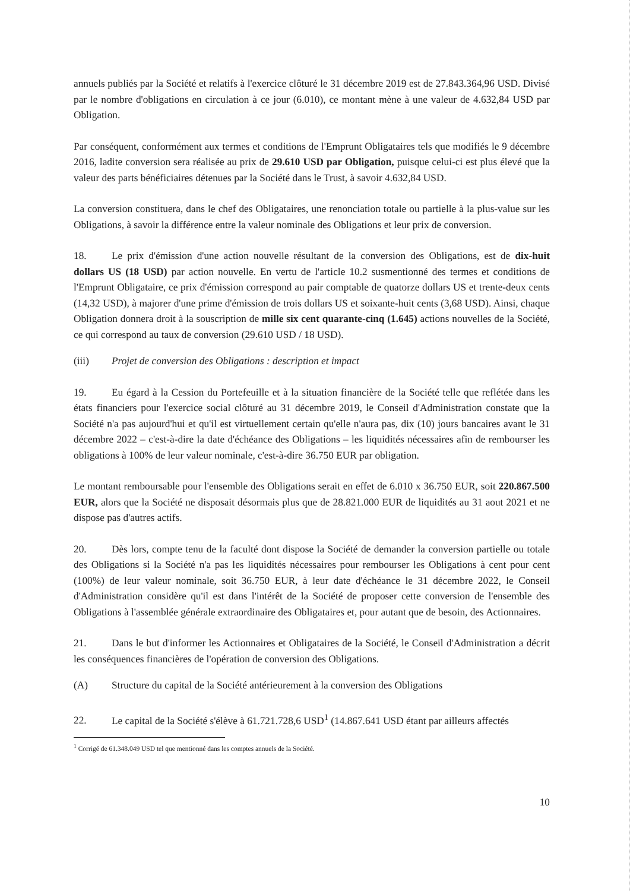annuels publiés par la Société et relatifs à l'exercice clôturé le 31 décembre 2019 est de 27.843.364,96 USD. Divisé par le nombre d'obligations en circulation à ce jour (6.010), ce montant mène à une valeur de 4.632,84 USD par Obligation.
Par conséquent, conformément aux termes et conditions de l'Emprunt Obligataires tels que modifiés le 9 décembre 2016, ladite conversion sera réalisée au prix de 29.610 USD par Obligation, puisque celui-ci est plus élevé que la valeur des parts bénéficiaires détenues par la Société dans le Trust, à savoir 4.632,84 USD.
La conversion constituera, dans le chef des Obligataires, une renonciation totale ou partielle à la plus-value sur les Obligations, à savoir la différence entre la valeur nominale des Obligations et leur prix de conversion.
18. Le prix d'émission d'une action nouvelle résultant de la conversion des Obligations, est de dix-huit dollars US (18 USD) par action nouvelle. En vertu de l'article 10.2 susmentionné des termes et conditions de l'Emprunt Obligataire, ce prix d'émission correspond au pair comptable de quatorze dollars US et trente-deux cents (14,32 USD), à majorer d'une prime d'émission de trois dollars US et soixante-huit cents (3,68 USD). Ainsi, chaque Obligation donnera droit à la souscription de mille six cent quarante-cinq (1.645) actions nouvelles de la Société, ce qui correspond au taux de conversion (29.610 USD / 18 USD).
(iii) Projet de conversion des Obligations : description et impact
19. Eu égard à la Cession du Portefeuille et à la situation financière de la Société telle que reflétée dans les états financiers pour l'exercice social clôturé au 31 décembre 2019, le Conseil d'Administration constate que la Société n'a pas aujourd'hui et qu'il est virtuellement certain qu'elle n'aura pas, dix (10) jours bancaires avant le 31 décembre 2022 – c'est-à-dire la date d'échéance des Obligations – les liquidités nécessaires afin de rembourser les obligations à 100% de leur valeur nominale, c'est-à-dire 36.750 EUR par obligation.
Le montant remboursable pour l'ensemble des Obligations serait en effet de 6.010 x 36.750 EUR, soit 220.867.500 EUR, alors que la Société ne disposait désormais plus que de 28.821.000 EUR de liquidités au 31 aout 2021 et ne dispose pas d'autres actifs.
20. Dès lors, compte tenu de la faculté dont dispose la Société de demander la conversion partielle ou totale des Obligations si la Société n'a pas les liquidités nécessaires pour rembourser les Obligations à cent pour cent (100%) de leur valeur nominale, soit 36.750 EUR, à leur date d'échéance le 31 décembre 2022, le Conseil d'Administration considère qu'il est dans l'intérêt de la Société de proposer cette conversion de l'ensemble des Obligations à l'assemblée générale extraordinaire des Obligataires et, pour autant que de besoin, des Actionnaires.
21. Dans le but d'informer les Actionnaires et Obligataires de la Société, le Conseil d'Administration a décrit les conséquences financières de l'opération de conversion des Obligations.
(A) Structure du capital de la Société antérieurement à la conversion des Obligations
22. Le capital de la Société s'élève à 61.721.728,6 USD<sup>1</sup> (14.867.641 USD étant par ailleurs affectés
<sup>1</sup> Corrigé de 61.348.049 USD tel que mentionné dans les comptes annuels de la Société.
10